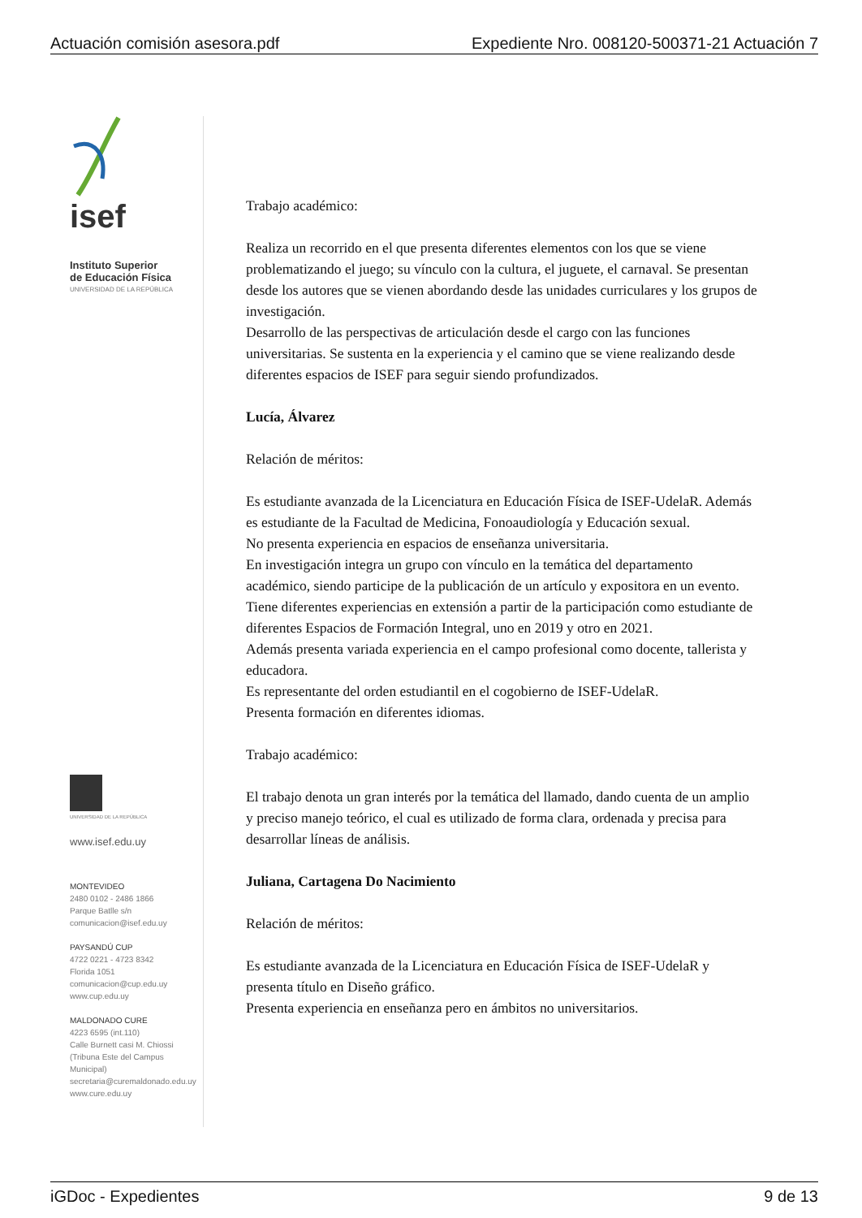Actuación comisión asesora.pdf Expediente Nro. 008120-500371-21 Actuación 7
isef
Instituto Superior
de Educación Física
UNIVERSIDAD DE LA REPÚBLICA
UNIVERSIDAD DE LA REPÚBLICA
www.isef.edu.uy
MONTEVIDEO
2480 0102 - 2486 1866
Parque Batlle s/n
comunicacion@isef.edu.uy
PAYSANDÚ CUP
4722 0221 - 4723 8342
Florida 1051
comunicacion@cup.edu.uy
www.cup.edu.uy
MALDONADO CURE
4223 6595 (int.110)
Calle Burnett casi M. Chiossi
(Tribuna Este del Campus Municipal)
secretaria@curemaldonado.edu.uy
www.cure.edu.uy
Trabajo académico:
Realiza un recorrido en el que presenta diferentes elementos con los que se viene problematizando el juego; su vínculo con la cultura, el juguete, el carnaval. Se presentan desde los autores que se vienen abordando desde las unidades curriculares y los grupos de investigación.
Desarrollo de las perspectivas de articulación desde el cargo con las funciones universitarias. Se sustenta en la experiencia y el camino que se viene realizando desde diferentes espacios de ISEF para seguir siendo profundizados.
Lucía, Álvarez
Relación de méritos:
Es estudiante avanzada de la Licenciatura en Educación Física de ISEF-UdelaR. Además es estudiante de la Facultad de Medicina, Fonoaudiología y Educación sexual.
No presenta experiencia en espacios de enseñanza universitaria.
En investigación integra un grupo con vínculo en la temática del departamento académico, siendo participe de la publicación de un artículo y expositora en un evento.
Tiene diferentes experiencias en extensión a partir de la participación como estudiante de diferentes Espacios de Formación Integral, uno en 2019 y otro en 2021.
Además presenta variada experiencia en el campo profesional como docente, tallerista y educadora.
Es representante del orden estudiantil en el cogobierno de ISEF-UdelaR.
Presenta formación en diferentes idiomas.
Trabajo académico:
El trabajo denota un gran interés por la temática del llamado, dando cuenta de un amplio y preciso manejo teórico, el cual es utilizado de forma clara, ordenada y precisa para desarrollar líneas de análisis.
Juliana, Cartagena Do Nacimiento
Relación de méritos:
Es estudiante avanzada de la Licenciatura en Educación Física de ISEF-UdelaR y presenta título en Diseño gráfico.
Presenta experiencia en enseñanza pero en ámbitos no universitarios.
iGDoc - Expedientes 9 de 13